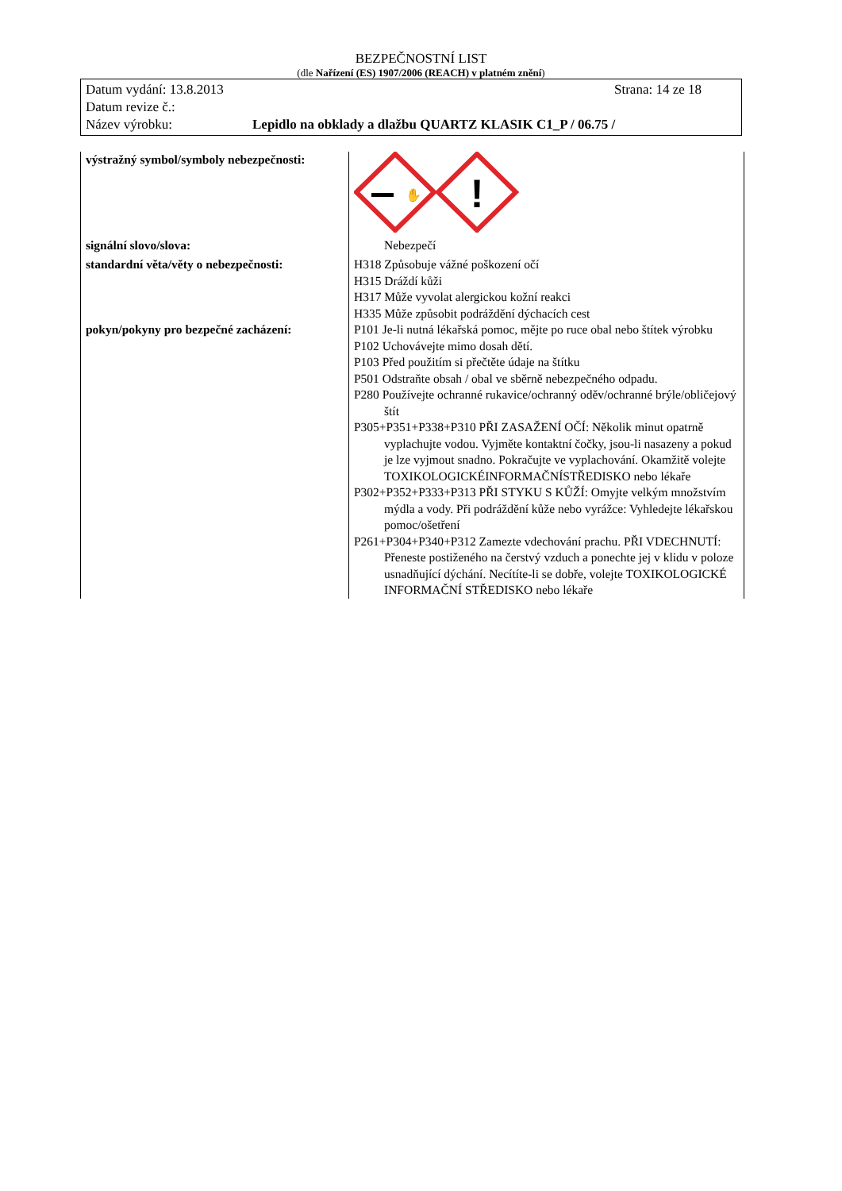BEZPEČNOSTNÍ LIST
(dle Nařízení (ES) 1907/2006 (REACH) v platném znění)
Datum vydání: 13.8.2013 Strana: 14 ze 18
Datum revize č.:
Název výrobku: Lepidlo na obklady a dlažbu QUARTZ KLASIK C1_P / 06.75 /
| výstražný symbol/symboly nebezpečnosti: | ! ✋ |
| signální slovo/slova: | Nebezpečí |
| standardní věta/věty o nebezpečnosti: | H318 Způsobuje vážné poškození očí H315 Dráždí kůži H317 Může vyvolat alergickou kožní reakci H335 Může způsobit podráždění dýchacích cest |
| pokyn/pokyny pro bezpečné zacházení: | P101 Je-li nutná lékařská pomoc, mějte po ruce obal nebo štítek výrobku P102 Uchovávejte mimo dosah dětí. P103 Před použitím si přečtěte údaje na štítku P501 Odstraňte obsah / obal ve sběrně nebezpečného odpadu. P280 Používejte ochranné rukavice/ochranný oděv/ochranné brýle/obličejový štít P305+P351+P338+P310 PŘI ZASAŽENÍ OČÍ: Několik minut opatrně vyplachujte vodou. Vyjměte kontaktní čočky, jsou-li nasazeny a pokud je lze vyjmout snadno. Pokračujte ve vyplachování. Okamžitě volejte TOXIKOLOGICKÉINFORMAČNÍSTŘEDISKO nebo lékaře P302+P352+P333+P313 PŘI STYKU S KŮŽÍ: Omyjte velkým množstvím mýdla a vody. Při podráždění kůže nebo vyrážce: Vyhledejte lékařskou pomoc/ošetření P261+P304+P340+P312 Zamezte vdechování prachu. PŘI VDECHNUTÍ: Přeneste postiženého na čerstvý vzduch a ponechte jej v klidu v poloze usnadňující dýchání. Necítíte-li se dobře, volejte TOXIKOLOGICKÉ INFORMAČNÍ STŘEDISKO nebo lékaře |